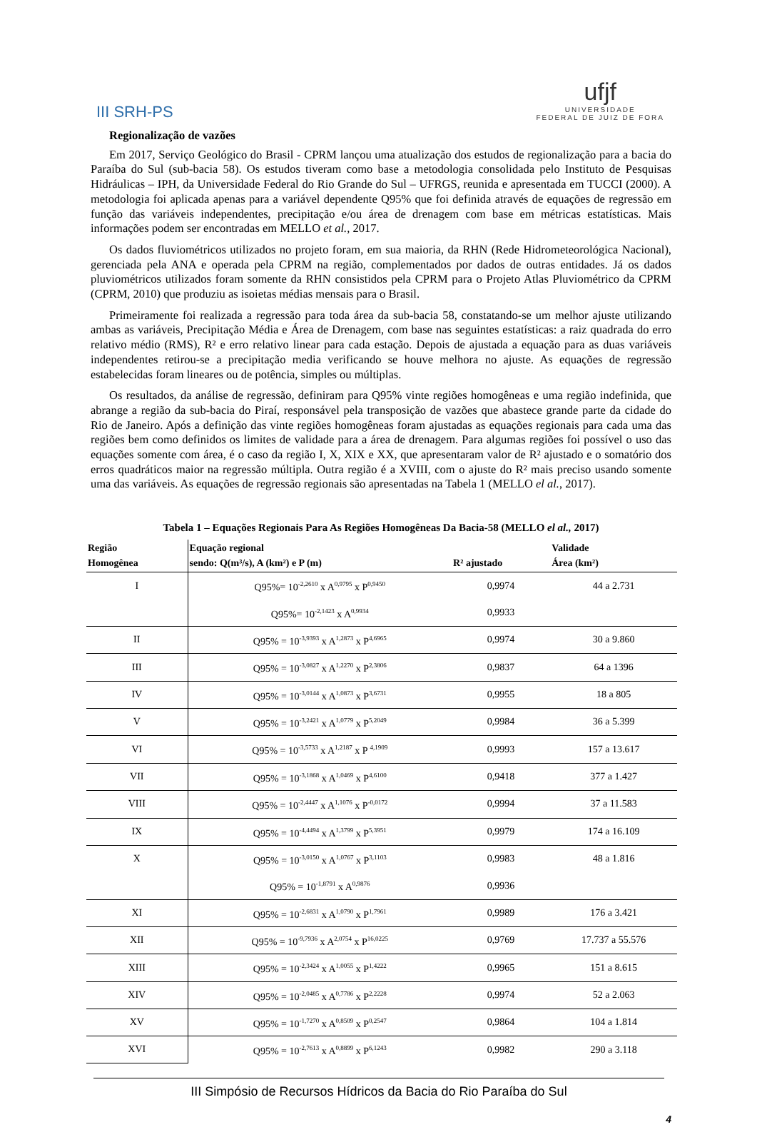III SRH-PS
ufjf
UNIVERSIDADE
FEDERAL DE JUIZ DE FORA
Regionalização de vazões
Em 2017, Serviço Geológico do Brasil - CPRM lançou uma atualização dos estudos de regionalização para a bacia do Paraíba do Sul (sub-bacia 58). Os estudos tiveram como base a metodologia consolidada pelo Instituto de Pesquisas Hidráulicas – IPH, da Universidade Federal do Rio Grande do Sul – UFRGS, reunida e apresentada em TUCCI (2000). A metodologia foi aplicada apenas para a variável dependente Q95% que foi definida através de equações de regressão em função das variáveis independentes, precipitação e/ou área de drenagem com base em métricas estatísticas. Mais informações podem ser encontradas em MELLO et al., 2017.
Os dados fluviométricos utilizados no projeto foram, em sua maioria, da RHN (Rede Hidrometeorológica Nacional), gerenciada pela ANA e operada pela CPRM na região, complementados por dados de outras entidades. Já os dados pluviométricos utilizados foram somente da RHN consistidos pela CPRM para o Projeto Atlas Pluviométrico da CPRM (CPRM, 2010) que produziu as isoietas médias mensais para o Brasil.
Primeiramente foi realizada a regressão para toda área da sub-bacia 58, constatando-se um melhor ajuste utilizando ambas as variáveis, Precipitação Média e Área de Drenagem, com base nas seguintes estatísticas: a raiz quadrada do erro relativo médio (RMS), R² e erro relativo linear para cada estação. Depois de ajustada a equação para as duas variáveis independentes retirou-se a precipitação media verificando se houve melhora no ajuste. As equações de regressão estabelecidas foram lineares ou de potência, simples ou múltiplas.
Os resultados, da análise de regressão, definiram para Q95% vinte regiões homogêneas e uma região indefinida, que abrange a região da sub-bacia do Piraí, responsável pela transposição de vazões que abastece grande parte da cidade do Rio de Janeiro. Após a definição das vinte regiões homogêneas foram ajustadas as equações regionais para cada uma das regiões bem como definidos os limites de validade para a área de drenagem. Para algumas regiões foi possível o uso das equações somente com área, é o caso da região I, X, XIX e XX, que apresentaram valor de R² ajustado e o somatório dos erros quadráticos maior na regressão múltipla. Outra região é a XVIII, com o ajuste do R² mais preciso usando somente uma das variáveis. As equações de regressão regionais são apresentadas na Tabela 1 (MELLO el al., 2017).
Tabela 1 – Equações Regionais Para As Regiões Homogêneas Da Bacia-58 (MELLO el al., 2017)
| Região Homogênea | Equação regional sendo: Q(m³/s), A (km²) e P (m) | R² ajustado | Validade Área (km²) |
| --- | --- | --- | --- |
| I | Q95%= 10<sup>-2,2610</sup> x A<sup>0,9795</sup> x P<sup>0,9450</sup> | 0,9974 | 44 a 2.731 |
| | Q95%= 10<sup>-2,1423</sup> x A<sup>0,9934</sup> | 0,9933 | |
| II | Q95% = 10<sup>-3,9393</sup> x A<sup>1,2873</sup> x P<sup>4,6965</sup> | 0,9974 | 30 a 9.860 |
| III | Q95% = 10<sup>-3,0827</sup> x A<sup>1,2270</sup> x P<sup>2,3806</sup> | 0,9837 | 64 a 1396 |
| IV | Q95% = 10<sup>-3,0144</sup> x A<sup>1,0873</sup> x P<sup>3,6731</sup> | 0,9955 | 18 a 805 |
| V | Q95% = 10<sup>-3,2421</sup> x A<sup>1,0779</sup> x P<sup>5,2049</sup> | 0,9984 | 36 a 5.399 |
| VI | Q95% = 10<sup>-3,5733</sup> x A<sup>1,2187</sup> x P <sup>4,1909</sup> | 0,9993 | 157 a 13.617 |
| VII | Q95% = 10<sup>-3,1868</sup> x A<sup>1,0469</sup> x P<sup>4,6100</sup> | 0,9418 | 377 a 1.427 |
| VIII | Q95% = 10<sup>-2,4447</sup> x A<sup>1,1076</sup> x P<sup>-0,0172</sup> | 0,9994 | 37 a 11.583 |
| IX | Q95% = 10<sup>-4,4494</sup> x A<sup>1,3799</sup> x P<sup>5,3951</sup> | 0,9979 | 174 a 16.109 |
| X | Q95% = 10<sup>-3,0150</sup> x A<sup>1,0767</sup> x P<sup>3,1103</sup> | 0,9983 | 48 a 1.816 |
| | Q95% = 10<sup>-1,8791</sup> x A<sup>0,9876</sup> | 0,9936 | |
| XI | Q95% = 10<sup>-2,6831</sup> x A<sup>1,0790</sup> x P<sup>1,7961</sup> | 0,9989 | 176 a 3.421 |
| XII | Q95% = 10<sup>-9,7936</sup> x A<sup>2,0754</sup> x P<sup>16,0225</sup> | 0,9769 | 17.737 a 55.576 |
| XIII | Q95% = 10<sup>-2,3424</sup> x A<sup>1,0055</sup> x P<sup>1,4222</sup> | 0,9965 | 151 a 8.615 |
| XIV | Q95% = 10<sup>-2,0485</sup> x A<sup>0,7786</sup> x P<sup>2,2228</sup> | 0,9974 | 52 a 2.063 |
| XV | Q95% = 10<sup>-1,7270</sup> x A<sup>0,8509</sup> x P<sup>0,2547</sup> | 0,9864 | 104 a 1.814 |
| XVI | Q95% = 10<sup>-2,7613</sup> x A<sup>0,8899</sup> x P<sup>6,1243</sup> | 0,9982 | 290 a 3.118 |
III Simpósio de Recursos Hídricos da Bacia do Rio Paraíba do Sul
4